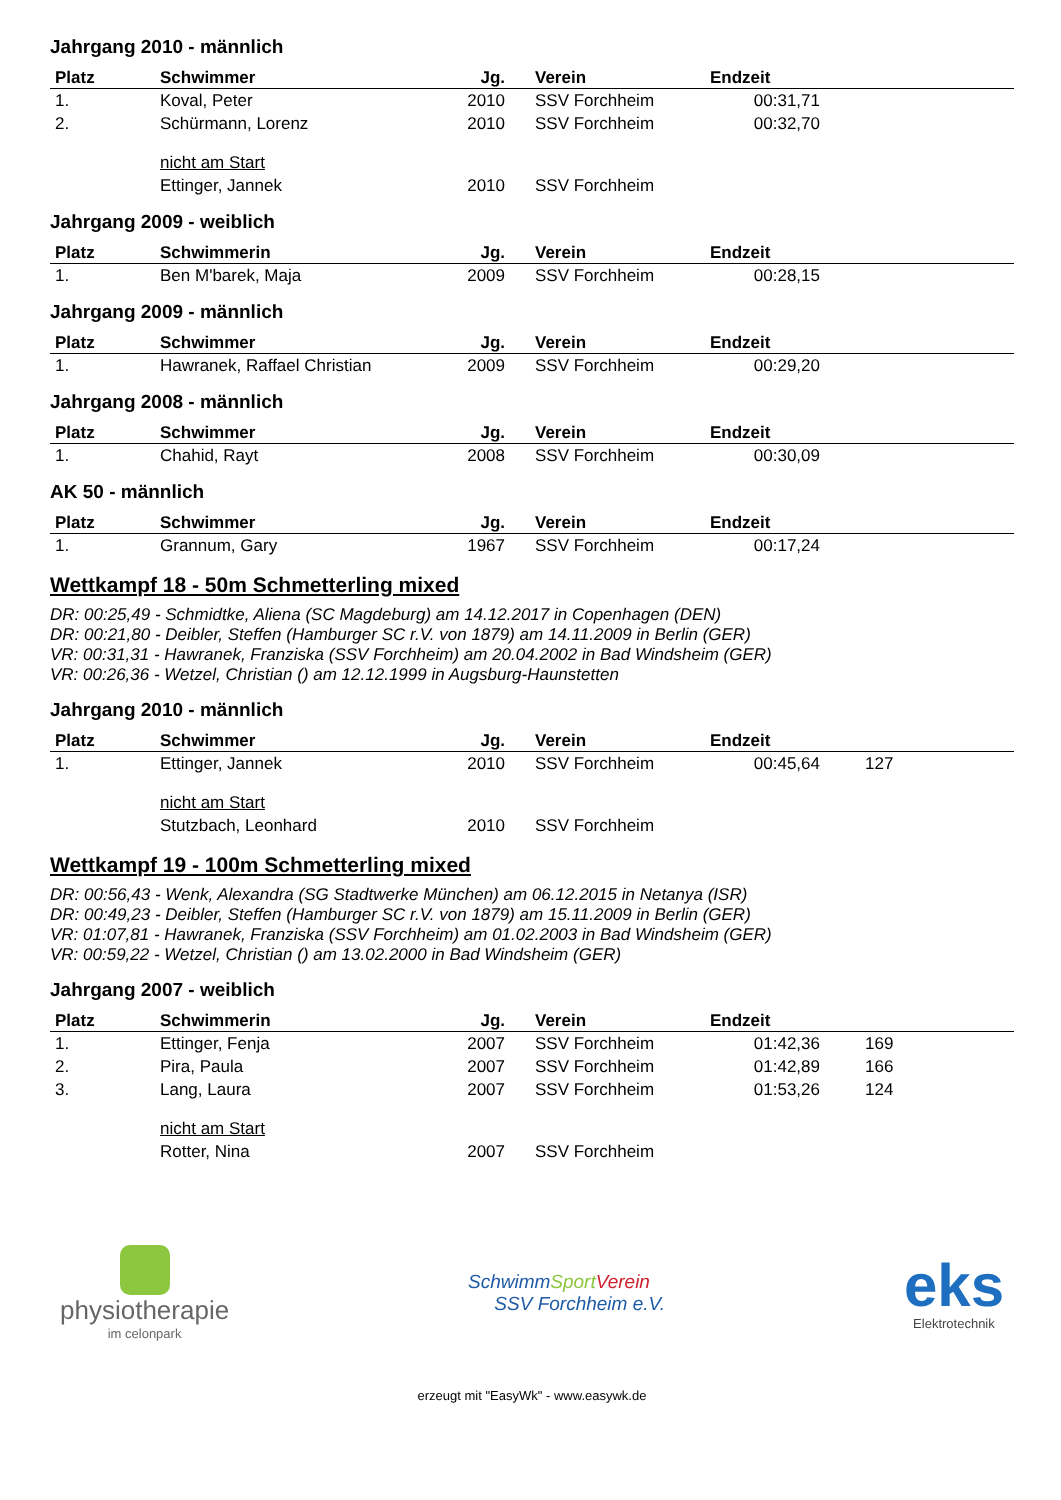Jahrgang 2010 - männlich
| Platz | Schwimmer | Jg. | Verein | Endzeit | |
| --- | --- | --- | --- | --- | --- |
| 1. | Koval, Peter | 2010 | SSV Forchheim | 00:31,71 | |
| 2. | Schürmann, Lorenz | 2010 | SSV Forchheim | 00:32,70 | |
| | nicht am Start | | | | |
| | Ettinger, Jannek | 2010 | SSV Forchheim | | |
Jahrgang 2009 - weiblich
| Platz | Schwimmerin | Jg. | Verein | Endzeit | |
| --- | --- | --- | --- | --- | --- |
| 1. | Ben M'barek, Maja | 2009 | SSV Forchheim | 00:28,15 | |
Jahrgang 2009 - männlich
| Platz | Schwimmer | Jg. | Verein | Endzeit | |
| --- | --- | --- | --- | --- | --- |
| 1. | Hawranek, Raffael Christian | 2009 | SSV Forchheim | 00:29,20 | |
Jahrgang 2008 - männlich
| Platz | Schwimmer | Jg. | Verein | Endzeit | |
| --- | --- | --- | --- | --- | --- |
| 1. | Chahid, Rayt | 2008 | SSV Forchheim | 00:30,09 | |
AK 50 - männlich
| Platz | Schwimmer | Jg. | Verein | Endzeit | |
| --- | --- | --- | --- | --- | --- |
| 1. | Grannum, Gary | 1967 | SSV Forchheim | 00:17,24 | |
Wettkampf 18 - 50m Schmetterling mixed
DR: 00:25,49 - Schmidtke, Aliena (SC Magdeburg) am 14.12.2017 in Copenhagen (DEN)
DR: 00:21,80 - Deibler, Steffen (Hamburger SC r.V. von 1879) am 14.11.2009 in Berlin (GER)
VR: 00:31,31 - Hawranek, Franziska (SSV Forchheim) am 20.04.2002 in Bad Windsheim (GER)
VR: 00:26,36 - Wetzel, Christian () am 12.12.1999 in Augsburg-Haunstetten
Jahrgang 2010 - männlich
| Platz | Schwimmer | Jg. | Verein | Endzeit | |
| --- | --- | --- | --- | --- | --- |
| 1. | Ettinger, Jannek | 2010 | SSV Forchheim | 00:45,64 | 127 |
| | nicht am Start | | | | |
| | Stutzbach, Leonhard | 2010 | SSV Forchheim | | |
Wettkampf 19 - 100m Schmetterling mixed
DR: 00:56,43 - Wenk, Alexandra (SG Stadtwerke München) am 06.12.2015 in Netanya (ISR)
DR: 00:49,23 - Deibler, Steffen (Hamburger SC r.V. von 1879) am 15.11.2009 in Berlin (GER)
VR: 01:07,81 - Hawranek, Franziska (SSV Forchheim) am 01.02.2003 in Bad Windsheim (GER)
VR: 00:59,22 - Wetzel, Christian () am 13.02.2000 in Bad Windsheim (GER)
Jahrgang 2007 - weiblich
| Platz | Schwimmerin | Jg. | Verein | Endzeit | |
| --- | --- | --- | --- | --- | --- |
| 1. | Ettinger, Fenja | 2007 | SSV Forchheim | 01:42,36 | 169 |
| 2. | Pira, Paula | 2007 | SSV Forchheim | 01:42,89 | 166 |
| 3. | Lang, Laura | 2007 | SSV Forchheim | 01:53,26 | 124 |
| | nicht am Start | | | | |
| | Rotter, Nina | 2007 | SSV Forchheim | | |
physiotherapie
im celonpark
SchwimmSport Verein
SSV Forchheim e.V.
eks
Elektrotechnik
erzeugt mit "EasyWk" - www.easywk.de